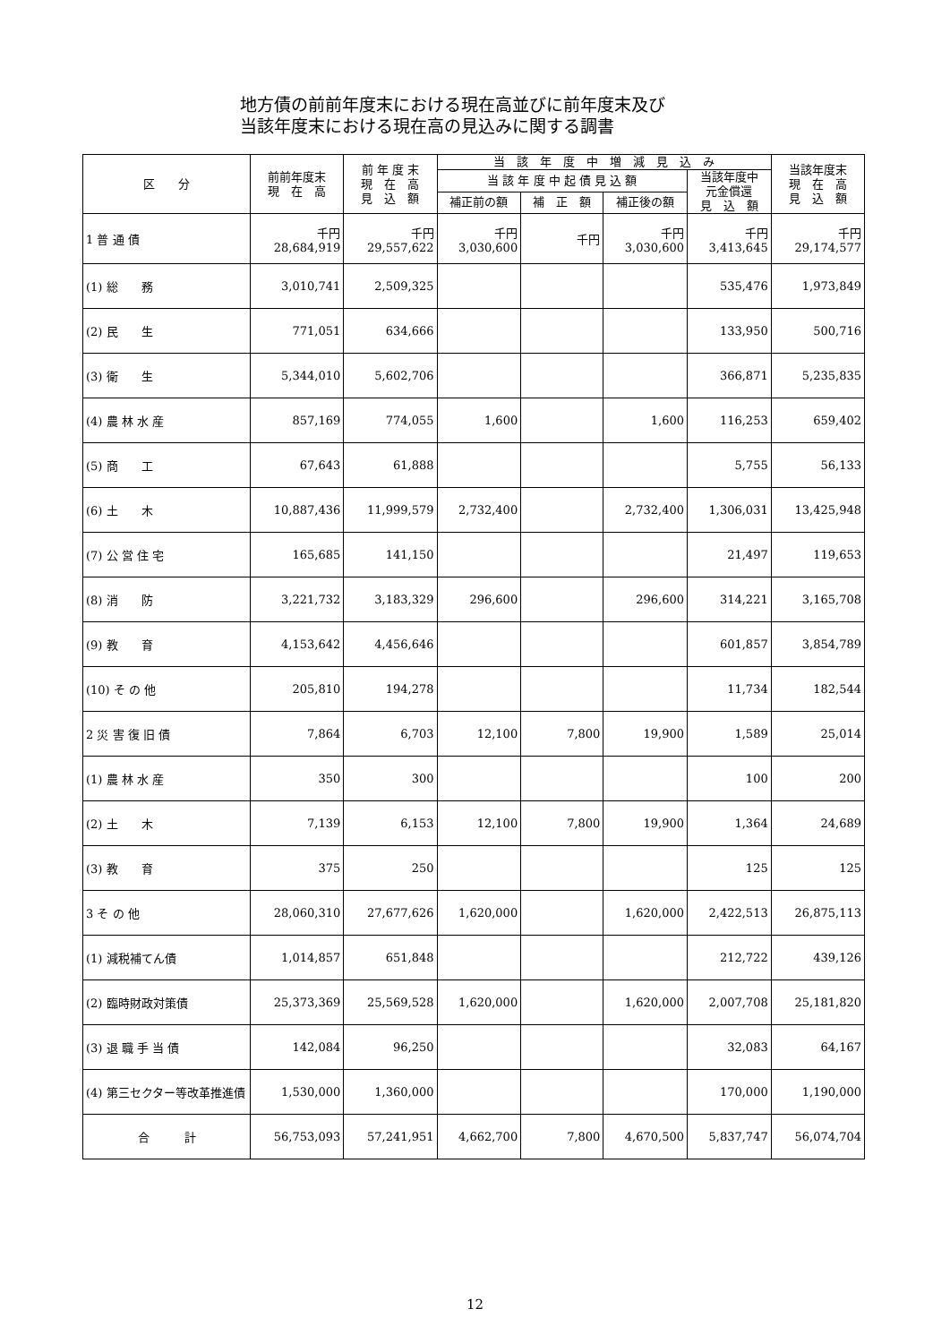地方債の前前年度末における現在高並びに前年度末及び
当該年度末における現在高の見込みに関する調書
| 区 分 | 前前年度末 現 在 高 | 前 年 度 末 現 在 高 見 込 額 | 当 該 年 度 中 増 減 見 込 み | | | | 当該年度末 現 在 高 見 込 額 |
| --- | --- | --- | --- | --- | --- | --- | --- |
| | | | 当 該 年 度 中 起 債 見 込 額 | | | 当該年度中 元金償還 見 込 額 | |
| | | | 補正前の額 | 補 正 額 | 補正後の額 | | |
| 1 普 通 債 | 千円 28,684,919 | 千円 29,557,622 | 千円 3,030,600 | 千円 | 千円 3,030,600 | 千円 3,413,645 | 千円 29,174,577 |
| (1) 総 務 | 3,010,741 | 2,509,325 | | | | 535,476 | 1,973,849 |
| (2) 民 生 | 771,051 | 634,666 | | | | 133,950 | 500,716 |
| (3) 衛 生 | 5,344,010 | 5,602,706 | | | | 366,871 | 5,235,835 |
| (4) 農 林 水 産 | 857,169 | 774,055 | 1,600 | | 1,600 | 116,253 | 659,402 |
| (5) 商 工 | 67,643 | 61,888 | | | | 5,755 | 56,133 |
| (6) 土 木 | 10,887,436 | 11,999,579 | 2,732,400 | | 2,732,400 | 1,306,031 | 13,425,948 |
| (7) 公 営 住 宅 | 165,685 | 141,150 | | | | 21,497 | 119,653 |
| (8) 消 防 | 3,221,732 | 3,183,329 | 296,600 | | 296,600 | 314,221 | 3,165,708 |
| (9) 教 育 | 4,153,642 | 4,456,646 | | | | 601,857 | 3,854,789 |
| (10) そ の 他 | 205,810 | 194,278 | | | | 11,734 | 182,544 |
| 2 災 害 復 旧 債 | 7,864 | 6,703 | 12,100 | 7,800 | 19,900 | 1,589 | 25,014 |
| (1) 農 林 水 産 | 350 | 300 | | | | 100 | 200 |
| (2) 土 木 | 7,139 | 6,153 | 12,100 | 7,800 | 19,900 | 1,364 | 24,689 |
| (3) 教 育 | 375 | 250 | | | | 125 | 125 |
| 3 そ の 他 | 28,060,310 | 27,677,626 | 1,620,000 | | 1,620,000 | 2,422,513 | 26,875,113 |
| (1) 減税補てん債 | 1,014,857 | 651,848 | | | | 212,722 | 439,126 |
| (2) 臨時財政対策債 | 25,373,369 | 25,569,528 | 1,620,000 | | 1,620,000 | 2,007,708 | 25,181,820 |
| (3) 退 職 手 当 債 | 142,084 | 96,250 | | | | 32,083 | 64,167 |
| (4) 第三セクター等改革推進債 | 1,530,000 | 1,360,000 | | | | 170,000 | 1,190,000 |
| 合 計 | 56,753,093 | 57,241,951 | 4,662,700 | 7,800 | 4,670,500 | 5,837,747 | 56,074,704 |
12